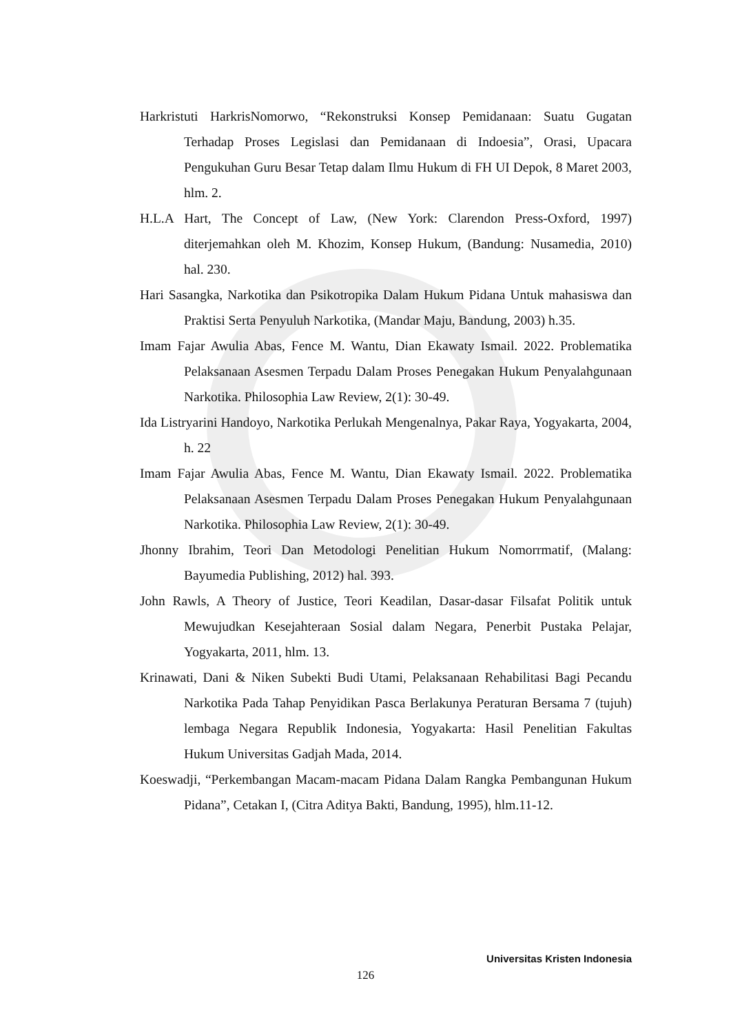Harkristuti HarkrisNomorwo, “Rekonstruksi Konsep Pemidanaan: Suatu Gugatan Terhadap Proses Legislasi dan Pemidanaan di Indoesia”, Orasi, Upacara Pengukuhan Guru Besar Tetap dalam Ilmu Hukum di FH UI Depok, 8 Maret 2003, hlm. 2.
H.L.A Hart, The Concept of Law, (New York: Clarendon Press-Oxford, 1997) diterjemahkan oleh M. Khozim, Konsep Hukum, (Bandung: Nusamedia, 2010) hal. 230.
Hari Sasangka, Narkotika dan Psikotropika Dalam Hukum Pidana Untuk mahasiswa dan Praktisi Serta Penyuluh Narkotika, (Mandar Maju, Bandung, 2003) h.35.
Imam Fajar Awulia Abas, Fence M. Wantu, Dian Ekawaty Ismail. 2022. Problematika Pelaksanaan Asesmen Terpadu Dalam Proses Penegakan Hukum Penyalahgunaan Narkotika. Philosophia Law Review, 2(1): 30-49.
Ida Listryarini Handoyo, Narkotika Perlukah Mengenalnya, Pakar Raya, Yogyakarta, 2004, h. 22
Imam Fajar Awulia Abas, Fence M. Wantu, Dian Ekawaty Ismail. 2022. Problematika Pelaksanaan Asesmen Terpadu Dalam Proses Penegakan Hukum Penyalahgunaan Narkotika. Philosophia Law Review, 2(1): 30-49.
Jhonny Ibrahim, Teori Dan Metodologi Penelitian Hukum Nomorrmatif, (Malang: Bayumedia Publishing, 2012) hal. 393.
John Rawls, A Theory of Justice, Teori Keadilan, Dasar-dasar Filsafat Politik untuk Mewujudkan Kesejahteraan Sosial dalam Negara, Penerbit Pustaka Pelajar, Yogyakarta, 2011, hlm. 13.
Krinawati, Dani & Niken Subekti Budi Utami, Pelaksanaan Rehabilitasi Bagi Pecandu Narkotika Pada Tahap Penyidikan Pasca Berlakunya Peraturan Bersama 7 (tujuh) lembaga Negara Republik Indonesia, Yogyakarta: Hasil Penelitian Fakultas Hukum Universitas Gadjah Mada, 2014.
Koeswadji, “Perkembangan Macam-macam Pidana Dalam Rangka Pembangunan Hukum Pidana”, Cetakan I, (Citra Aditya Bakti, Bandung, 1995), hlm.11-12.
Universitas Kristen Indonesia
126